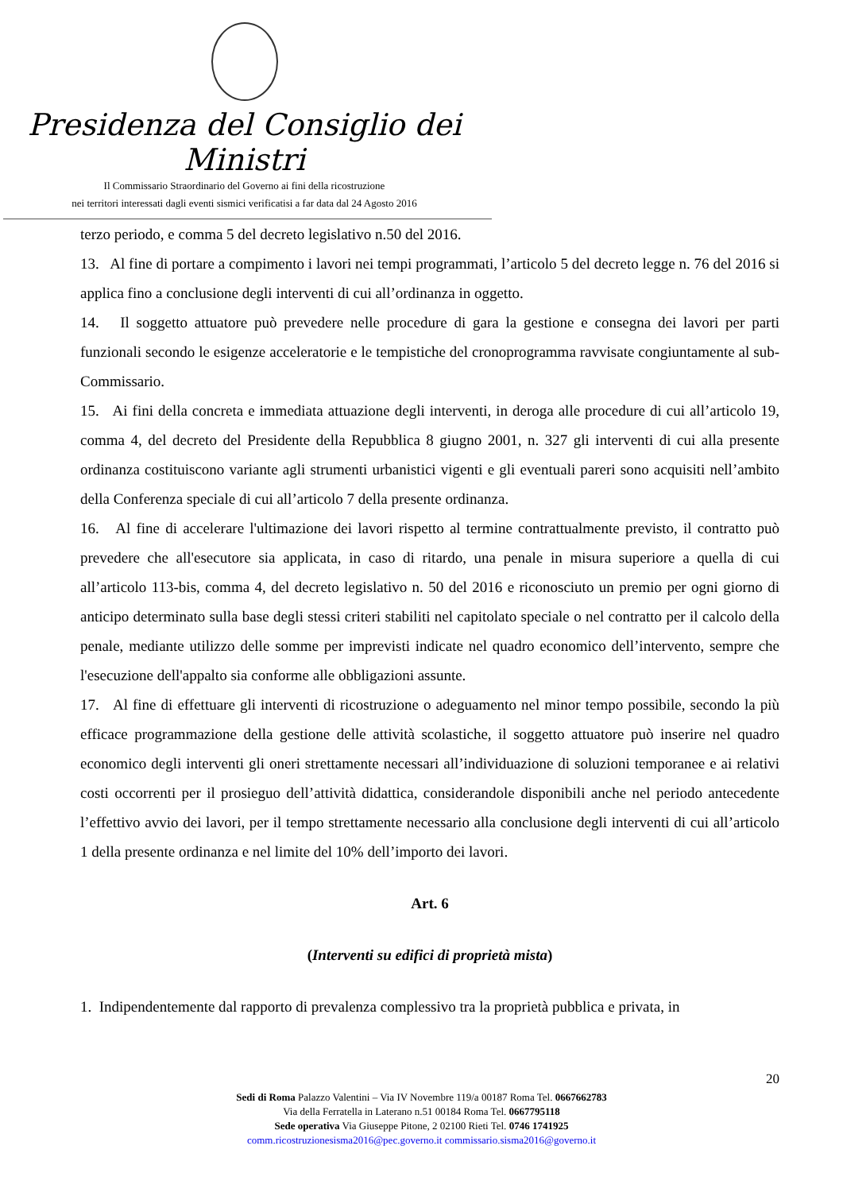Presidenza del Consiglio dei Ministri
Il Commissario Straordinario del Governo ai fini della ricostruzione
nei territori interessati dagli eventi sismici verificatisi a far data dal 24 Agosto 2016
terzo periodo, e comma 5 del decreto legislativo n.50 del 2016.
13. Al fine di portare a compimento i lavori nei tempi programmati, l’articolo 5 del decreto legge n. 76 del 2016 si applica fino a conclusione degli interventi di cui all’ordinanza in oggetto.
14. Il soggetto attuatore può prevedere nelle procedure di gara la gestione e consegna dei lavori per parti funzionali secondo le esigenze acceleratorie e le tempistiche del cronoprogramma ravvisate congiuntamente al sub-Commissario.
15. Ai fini della concreta e immediata attuazione degli interventi, in deroga alle procedure di cui all’articolo 19, comma 4, del decreto del Presidente della Repubblica 8 giugno 2001, n. 327 gli interventi di cui alla presente ordinanza costituiscono variante agli strumenti urbanistici vigenti e gli eventuali pareri sono acquisiti nell’ambito della Conferenza speciale di cui all’articolo 7 della presente ordinanza.
16. Al fine di accelerare l'ultimazione dei lavori rispetto al termine contrattualmente previsto, il contratto può prevedere che all'esecutore sia applicata, in caso di ritardo, una penale in misura superiore a quella di cui all’articolo 113-bis, comma 4, del decreto legislativo n. 50 del 2016 e riconosciuto un premio per ogni giorno di anticipo determinato sulla base degli stessi criteri stabiliti nel capitolato speciale o nel contratto per il calcolo della penale, mediante utilizzo delle somme per imprevisti indicate nel quadro economico dell’intervento, sempre che l'esecuzione dell'appalto sia conforme alle obbligazioni assunte.
17. Al fine di effettuare gli interventi di ricostruzione o adeguamento nel minor tempo possibile, secondo la più efficace programmazione della gestione delle attività scolastiche, il soggetto attuatore può inserire nel quadro economico degli interventi gli oneri strettamente necessari all’individuazione di soluzioni temporanee e ai relativi costi occorrenti per il prosieguo dell’attività didattica, considerandole disponibili anche nel periodo antecedente l’effettivo avvio dei lavori, per il tempo strettamente necessario alla conclusione degli interventi di cui all’articolo 1 della presente ordinanza e nel limite del 10% dell’importo dei lavori.
Art. 6
(Interventi su edifici di proprietà mista)
1. Indipendentemente dal rapporto di prevalenza complessivo tra la proprietà pubblica e privata, in
20
Sedi di Roma Palazzo Valentini – Via IV Novembre 119/a 00187 Roma Tel. 0667662783
Via della Ferratella in Laterano n.51 00184 Roma Tel. 0667795118
Sede operativa Via Giuseppe Pitone, 2 02100 Rieti Tel. 0746 1741925
comm.ricostruzionesisma2016@pec.governo.it commissario.sisma2016@governo.it